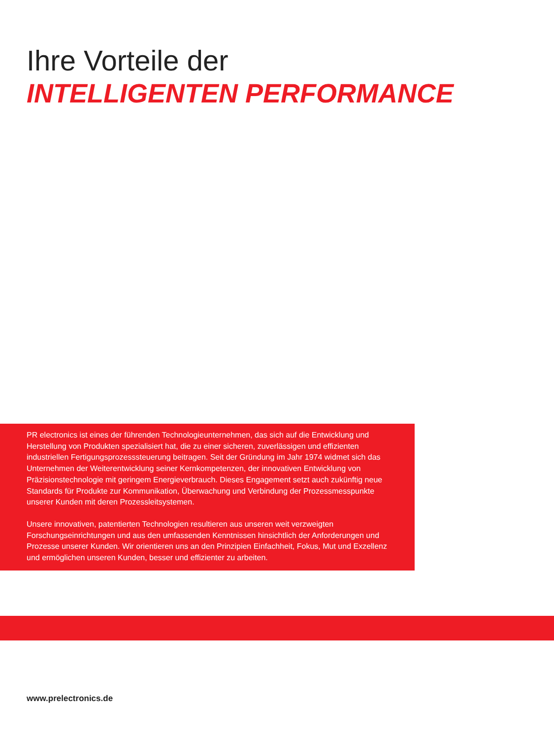Ihre Vorteile der
INTELLIGENTEN PERFORMANCE
PR electronics ist eines der führenden Technologieunternehmen, das sich auf die Entwicklung und Herstellung von Produkten spezialisiert hat, die zu einer sicheren, zuverlässigen und effizienten industriellen Fertigungsprozesssteuerung beitragen. Seit der Gründung im Jahr 1974 widmet sich das Unternehmen der Weiterentwicklung seiner Kernkompetenzen, der innovativen Entwicklung von Präzisionstechnologie mit geringem Energieverbrauch. Dieses Engagement setzt auch zukünftig neue Standards für Produkte zur Kommunikation, Überwachung und Verbindung der Prozessmesspunkte unserer Kunden mit deren Prozessleitsystemen.
Unsere innovativen, patentierten Technologien resultieren aus unseren weit verzweigten Forschungseinrichtungen und aus den umfassenden Kenntnissen hinsichtlich der Anforderungen und Prozesse unserer Kunden. Wir orientieren uns an den Prinzipien Einfachheit, Fokus, Mut und Exzellenz und ermöglichen unseren Kunden, besser und effizienter zu arbeiten.
www.prelectronics.de